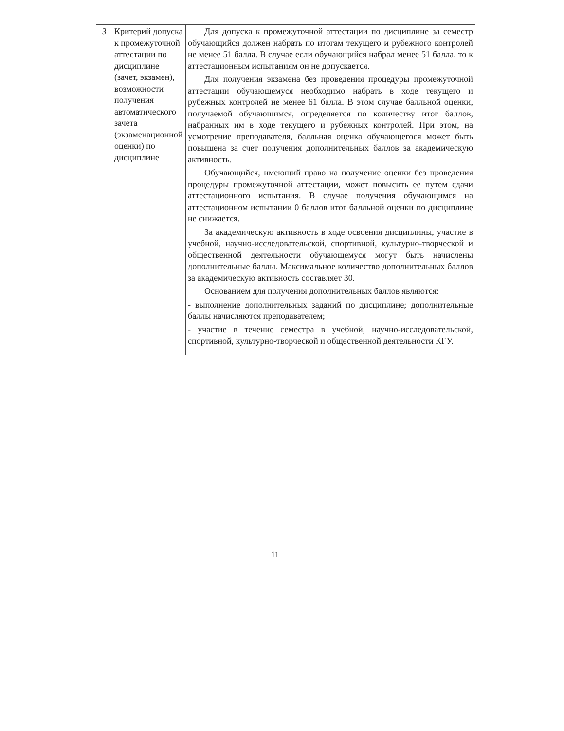| 3 | Критерий допуска к промежуточной аттестации по дисциплине (зачет, экзамен), возможности получения автоматического зачета (экзаменационной оценки) по дисциплине | Для допуска к промежуточной аттестации по дисциплине за семестр обучающийся должен набрать по итогам текущего и рубежного контролей не менее 51 балла. В случае если обучающийся набрал менее 51 балла, то к аттестационным испытаниям он не допускается. Для получения экзамена без проведения процедуры промежуточной аттестации обучающемуся необходимо набрать в ходе текущего и рубежных контролей не менее 61 балла. В этом случае балльной оценки, получаемой обучающимся, определяется по количеству итог баллов, набранных им в ходе текущего и рубежных контролей. При этом, на усмотрение преподавателя, балльная оценка обучающегося может быть повышена за счет получения дополнительных баллов за академическую активность. Обучающийся, имеющий право на получение оценки без проведения процедуры промежуточной аттестации, может повысить ее путем сдачи аттестационного испытания. В случае получения обучающимся на аттестационном испытании 0 баллов итог балльной оценки по дисциплине не снижается. За академическую активность в ходе освоения дисциплины, участие в учебной, научно-исследовательской, спортивной, культурно-творческой и общественной деятельности обучающемуся могут быть начислены дополнительные баллы. Максимальное количество дополнительных баллов за академическую активность составляет 30. Основанием для получения дополнительных баллов являются: - выполнение дополнительных заданий по дисциплине; дополнительные баллы начисляются преподавателем; - участие в течение семестра в учебной, научно-исследовательской, спортивной, культурно-творческой и общественной деятельности КГУ. |
11